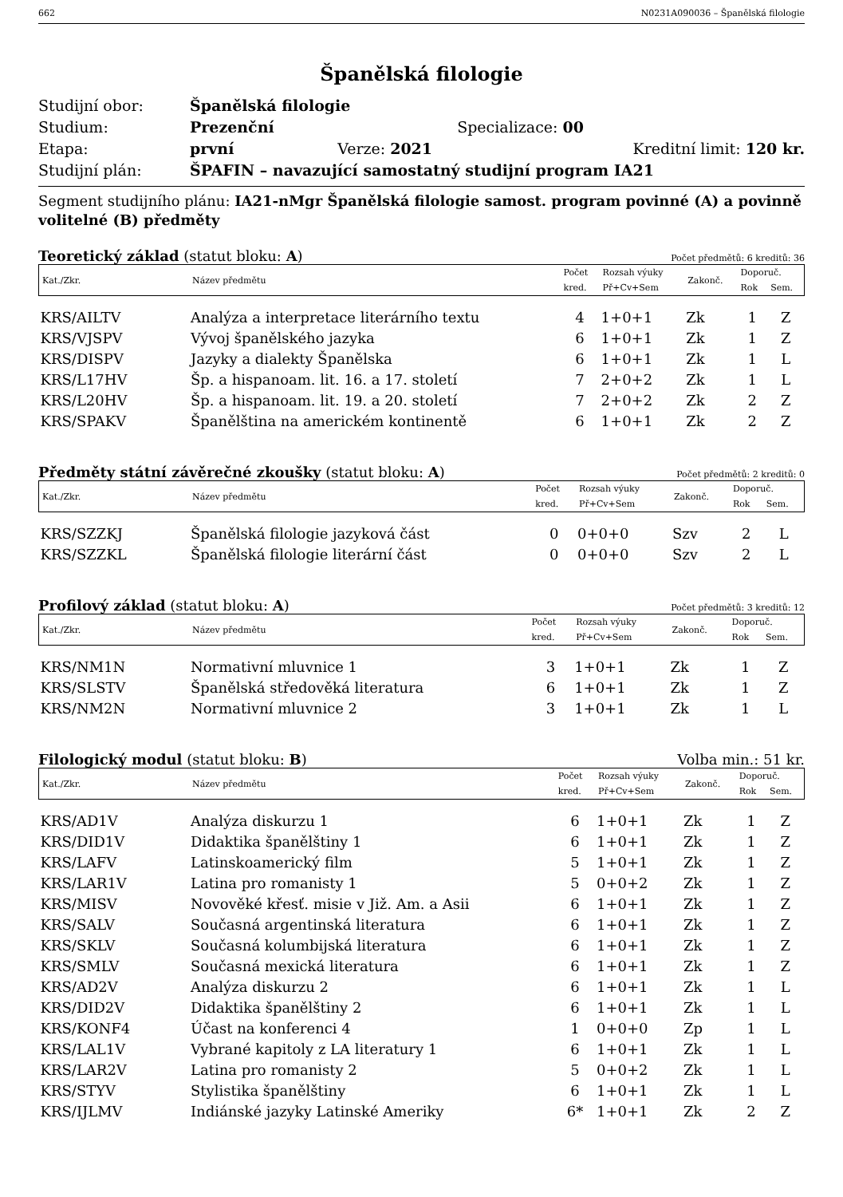662 N0231A090036 – Španělská filologie
Španělská filologie
| Studijní obor: | Španělská filologie | | |
| Studium: | Prezenční | Specializace: 00 | |
| Etapa: | první | Verze: 2021 | Kreditní limit: 120 kr. |
| Studijní plán: | ŠPAFIN – navazující samostatný studijní program IA21 | | |
Segment studijního plánu: IA21-nMgr Španělská filologie samost. program povinné (A) a povinně volitelné (B) předměty
Teoretický základ (statut bloku: A) Počet předmětů: 6 kreditů: 36
| Kat./Zkr. | Název předmětu | Počet | Rozsah výuky | Zakonč. | Doporuč. | |
| --- | --- | --- | --- | --- | --- | --- |
| | | kred. | Př+Cv+Sem | | Rok | Sem. |
| KRS/AILTV | Analýza a interpretace literárního textu | 4 | 1+0+1 | Zk | 1 | Z |
| KRS/VJSPV | Vývoj španělského jazyka | 6 | 1+0+1 | Zk | 1 | Z |
| KRS/DISPV | Jazyky a dialekty Španělska | 6 | 1+0+1 | Zk | 1 | L |
| KRS/L17HV | Šp. a hispanoam. lit. 16. a 17. století | 7 | 2+0+2 | Zk | 1 | L |
| KRS/L20HV | Šp. a hispanoam. lit. 19. a 20. století | 7 | 2+0+2 | Zk | 2 | Z |
| KRS/SPAKV | Španělština na americkém kontinentě | 6 | 1+0+1 | Zk | 2 | Z |
Předměty státní závěrečné zkoušky (statut bloku: A) Počet předmětů: 2 kreditů: 0
| Kat./Zkr. | Název předmětu | Počet | Rozsah výuky | Zakonč. | Doporuč. | |
| --- | --- | --- | --- | --- | --- | --- |
| | | kred. | Př+Cv+Sem | | Rok | Sem. |
| KRS/SZZKJ | Španělská filologie jazyková část | 0 | 0+0+0 | Szv | 2 | L |
| KRS/SZZKL | Španělská filologie literární část | 0 | 0+0+0 | Szv | 2 | L |
Profilový základ (statut bloku: A) Počet předmětů: 3 kreditů: 12
| Kat./Zkr. | Název předmětu | Počet | Rozsah výuky | Zakonč. | Doporuč. | |
| --- | --- | --- | --- | --- | --- | --- |
| | | kred. | Př+Cv+Sem | | Rok | Sem. |
| KRS/NM1N | Normativní mluvnice 1 | 3 | 1+0+1 | Zk | 1 | Z |
| KRS/SLSTV | Španělská středověká literatura | 6 | 1+0+1 | Zk | 1 | Z |
| KRS/NM2N | Normativní mluvnice 2 | 3 | 1+0+1 | Zk | 1 | L |
Filologický modul (statut bloku: B) Volba min.: 51 kr.
| Kat./Zkr. | Název předmětu | Počet | Rozsah výuky | Zakonč. | Doporuč. | |
| --- | --- | --- | --- | --- | --- | --- |
| | | kred. | Př+Cv+Sem | | Rok | Sem. |
| KRS/AD1V | Analýza diskurzu 1 | 6 | 1+0+1 | Zk | 1 | Z |
| KRS/DID1V | Didaktika španělštiny 1 | 6 | 1+0+1 | Zk | 1 | Z |
| KRS/LAFV | Latinskoamerický film | 5 | 1+0+1 | Zk | 1 | Z |
| KRS/LAR1V | Latina pro romanisty 1 | 5 | 0+0+2 | Zk | 1 | Z |
| KRS/MISV | Novověké křesť. misie v Již. Am. a Asii | 6 | 1+0+1 | Zk | 1 | Z |
| KRS/SALV | Současná argentinská literatura | 6 | 1+0+1 | Zk | 1 | Z |
| KRS/SKLV | Současná kolumbijská literatura | 6 | 1+0+1 | Zk | 1 | Z |
| KRS/SMLV | Současná mexická literatura | 6 | 1+0+1 | Zk | 1 | Z |
| KRS/AD2V | Analýza diskurzu 2 | 6 | 1+0+1 | Zk | 1 | L |
| KRS/DID2V | Didaktika španělštiny 2 | 6 | 1+0+1 | Zk | 1 | L |
| KRS/KONF4 | Účast na konferenci 4 | 1 | 0+0+0 | Zp | 1 | L |
| KRS/LAL1V | Vybrané kapitoly z LA literatury 1 | 6 | 1+0+1 | Zk | 1 | L |
| KRS/LAR2V | Latina pro romanisty 2 | 5 | 0+0+2 | Zk | 1 | L |
| KRS/STYV | Stylistika španělštiny | 6 | 1+0+1 | Zk | 1 | L |
| KRS/IJLMV | Indiánské jazyky Latinské Ameriky | 6* | 1+0+1 | Zk | 2 | Z |